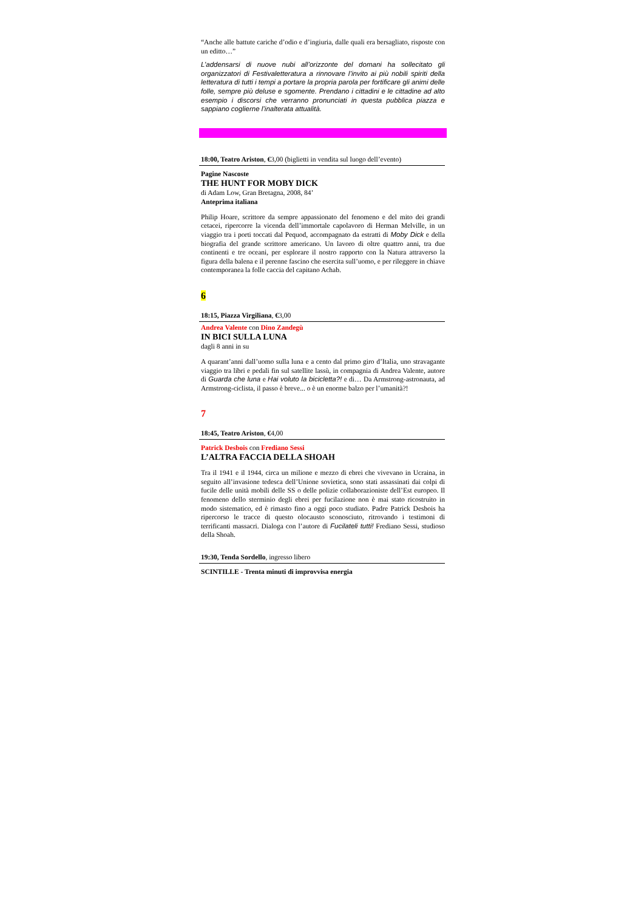“Anche alle battute cariche d’odio e d’ingiuria, dalle quali era bersagliato, risposte con un editto…”
L’addensarsi di nuove nubi all’orizzonte del domani ha sollecitato gli organizzatori di Festivaletteratura a rinnovare l’invito ai più nobili spiriti della letteratura di tutti i tempi a portare la propria parola per fortificare gli animi delle folle, sempre più deluse e sgomente. Prendano i cittadini e le cittadine ad alto esempio i discorsi che verranno pronunciati in questa pubblica piazza e sappiano coglierne l’inalterata attualità.
18:00, Teatro Ariston, €3,00 (biglietti in vendita sul luogo dell’evento)
Pagine Nascoste
THE HUNT FOR MOBY DICK
di Adam Low, Gran Bretagna, 2008, 84’
Anteprima italiana
Philip Hoare, scrittore da sempre appassionato del fenomeno e del mito dei grandi cetacei, ripercorre la vicenda dell’immortale capolavoro di Herman Melville, in un viaggio tra i porti toccati dal Pequod, accompagnato da estratti di Moby Dick e della biografia del grande scrittore americano. Un lavoro di oltre quattro anni, tra due continenti e tre oceani, per esplorare il nostro rapporto con la Natura attraverso la figura della balena e il perenne fascino che esercita sull’uomo, e per rileggere in chiave contemporanea la folle caccia del capitano Achab.
6
18:15, Piazza Virgiliana, €3,00
Andrea Valente con Dino Zandegù
IN BICI SULLA LUNA
dagli 8 anni in su
A quarant’anni dall’uomo sulla luna e a cento dal primo giro d’Italia, uno stravagante viaggio tra libri e pedali fin sul satellite lassù, in compagnia di Andrea Valente, autore di Guarda che luna e Hai voluto la bicicletta?! e di… Da Armstrong-astronauta, ad Armstrong-ciclista, il passo è breve... o è un enorme balzo per l’umanità?!
7
18:45, Teatro Ariston, €4,00
Patrick Desbois con Frediano Sessi
L’ALTRA FACCIA DELLA SHOAH
Tra il 1941 e il 1944, circa un milione e mezzo di ebrei che vivevano in Ucraina, in seguito all’invasione tedesca dell’Unione sovietica, sono stati assassinati dai colpi di fucile delle unità mobili delle SS o delle polizie collaborazioniste dell’Est europeo. Il fenomeno dello sterminio degli ebrei per fucilazione non è mai stato ricostruito in modo sistematico, ed è rimasto fino a oggi poco studiato. Padre Patrick Desbois ha ripercorso le tracce di questo olocausto sconosciuto, ritrovando i testimoni di terrificanti massacri. Dialoga con l’autore di Fucilateli tutti! Frediano Sessi, studioso della Shoah.
19:30, Tenda Sordello, ingresso libero
SCINTILLE - Trenta minuti di improvvisa energia